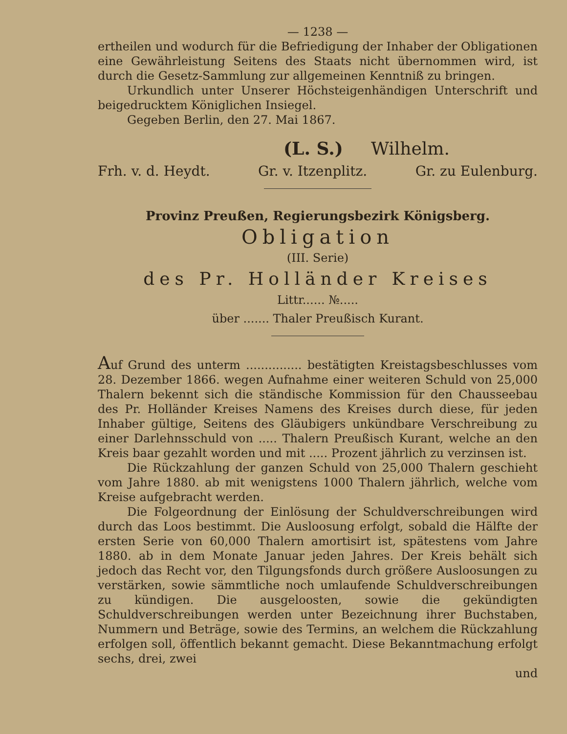— 1238 —
ertheilen und wodurch für die Befriedigung der Inhaber der Obligationen eine Gewährleistung Seitens des Staats nicht übernommen wird, ist durch die Gesetz-Sammlung zur allgemeinen Kenntniß zu bringen.
Urkundlich unter Unserer Höchsteigenhändigen Unterschrift und beigedrucktem Königlichen Insiegel.
Gegeben Berlin, den 27. Mai 1867.
(L. S.) Wilhelm.
Frh. v. d. Heydt. Gr. v. Itzenplitz. Gr. zu Eulenburg.
Provinz Preußen, Regierungsbezirk Königsberg.
Obligation
(III. Serie)
des Pr. Holländer Kreises
Littr...... №.....
über ....... Thaler Preußisch Kurant.
Auf Grund des unterm ............... bestätigten Kreistagsbeschlusses vom 28. Dezember 1866. wegen Aufnahme einer weiteren Schuld von 25,000 Thalern bekennt sich die ständische Kommission für den Chausseebau des Pr. Holländer Kreises Namens des Kreises durch diese, für jeden Inhaber gültige, Seitens des Gläubigers unkündbare Verschreibung zu einer Darlehnsschuld von ..... Thalern Preußisch Kurant, welche an den Kreis baar gezahlt worden und mit ..... Prozent jährlich zu verzinsen ist.
Die Rückzahlung der ganzen Schuld von 25,000 Thalern geschieht vom Jahre 1880. ab mit wenigstens 1000 Thalern jährlich, welche vom Kreise aufgebracht werden.
Die Folgeordnung der Einlösung der Schuldverschreibungen wird durch das Loos bestimmt. Die Ausloosung erfolgt, sobald die Hälfte der ersten Serie von 60,000 Thalern amortisirt ist, spätestens vom Jahre 1880. ab in dem Monate Januar jeden Jahres. Der Kreis behält sich jedoch das Recht vor, den Tilgungsfonds durch größere Ausloosungen zu verstärken, sowie sämmtliche noch umlaufende Schuldverschreibungen zu kündigen. Die ausgeloosten, sowie die gekündigten Schuldverschreibungen werden unter Bezeichnung ihrer Buchstaben, Nummern und Beträge, sowie des Termins, an welchem die Rückzahlung erfolgen soll, öffentlich bekannt gemacht. Diese Bekanntmachung erfolgt sechs, drei, zwei
und